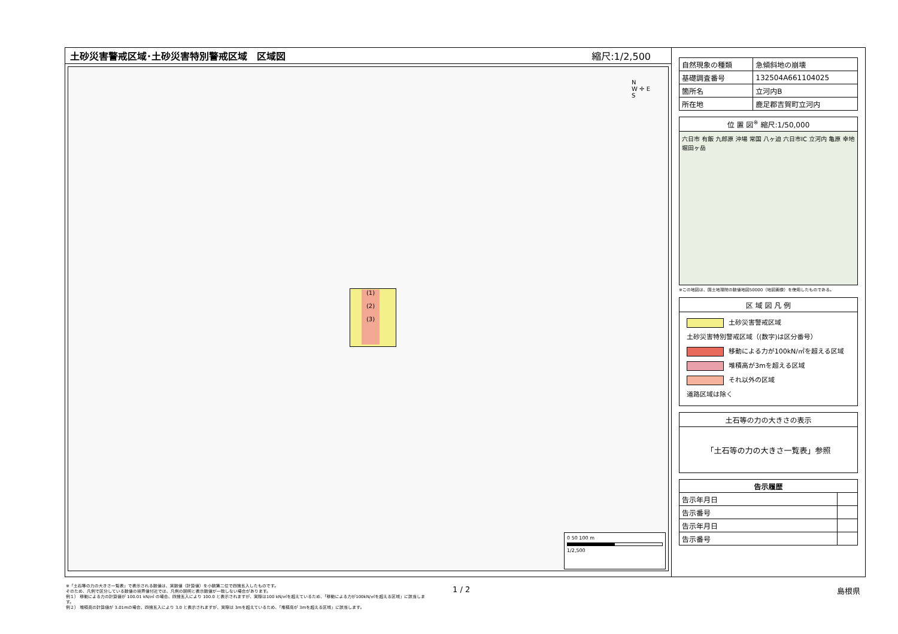土砂災害警戒区域･土砂災害特別警戒区域　区域図 縮尺:1/2,500
(1)
(2)
(3)
N
W ✛ E
S
0 50 100 m
1/2,500
| 自然現象の種類 | 急傾斜地の崩壊 |
| 基礎調査番号 | 132504A661104025 |
| 箇所名 | 立河内B |
| 所在地 | 鹿足郡吉賀町立河内 |
位 置 図<sup>※</sup> 縮尺:1/50,000
六日市 有飯 九郎原 沖場 常国 八ヶ迫 六日市IC 立河内 亀原 幸地 堀田ヶ岳
※この地図は、国土地理院の数値地図50000（地図画像）を使用したものである。
区 域 図 凡 例
土砂災害警戒区域
土砂災害特別警戒区域（(数字)は区分番号）
移動による力が100kN/㎡を超える区域
堆積高が3mを超える区域
それ以外の区域
道路区域は除く
土石等の力の大きさの表示
「土石等の力の大きさ一覧表」参照
| 告示履歴 | |
| --- | --- |
| 告示年月日 | |
| 告示番号 | |
| 告示年月日 | |
| 告示番号 | |
※「土石等の力の大きさ一覧表」で表示される数値は、実数値（計算値）を小数第二位で四捨五入したものです。
そのため、凡例で区分している数値の境界値付近では、凡例の説明と表示数値が一致しない場合があります。
例１） 移動による力の計算値が 100.01 kN/㎡ の場合、四捨五入により 100.0 と表示されますが、実際は100 kN/㎡を超えているため、「移動による力が100kN/㎡を超える区域」に該当します。
例２） 堆積高の計算値が 3.01mの場合、四捨五入により 3.0 と表示されますが、実際は 3mを超えているため、「堆積高が 3mを超える区域」に該当します。
1 / 2 島根県